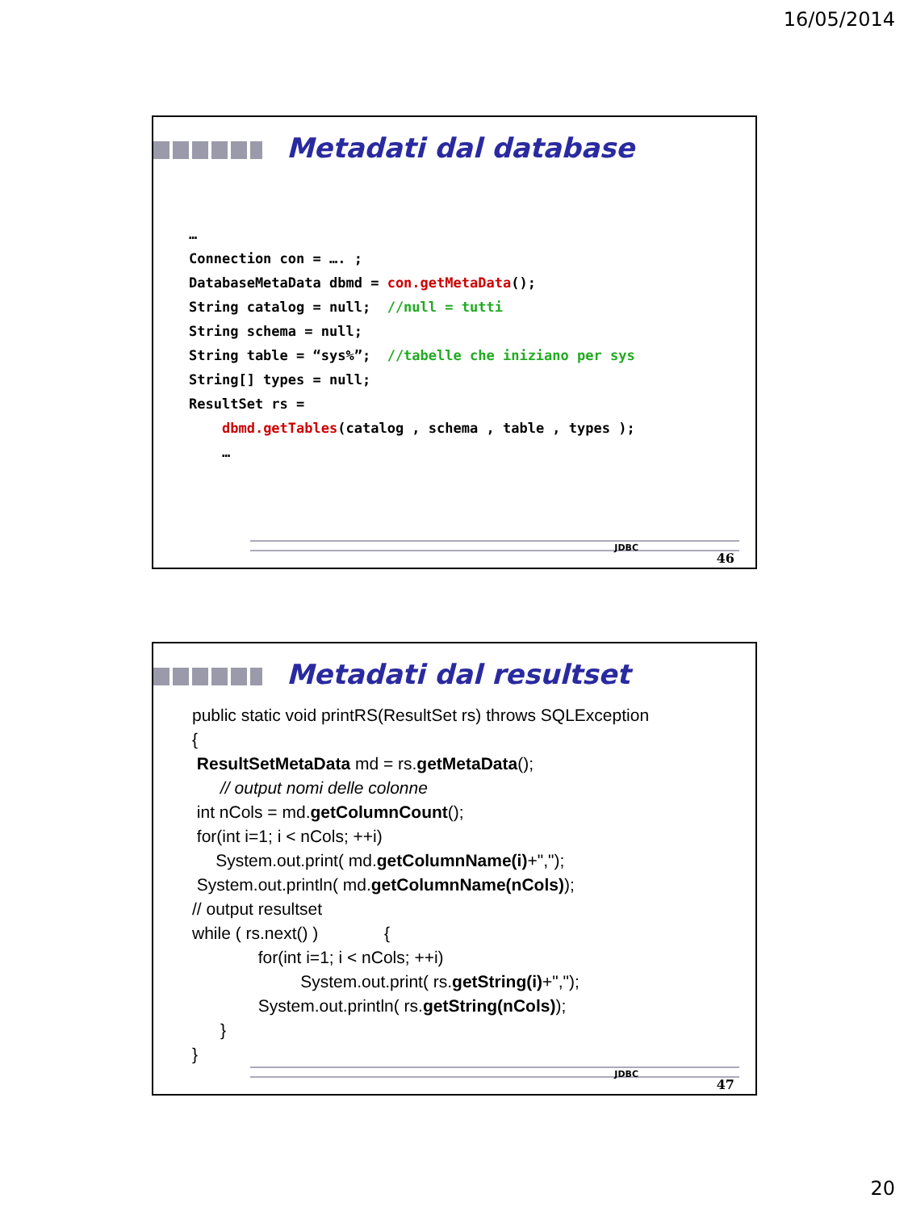16/05/2014
Metadati dal database
… Connection con = …. ; DatabaseMetaData dbmd = con.getMetaData(); String catalog = null; //null = tutti String schema = null; String table = “sys%”; //tabelle che iniziano per sys String[] types = null; ResultSet rs = dbmd.getTables(catalog , schema , table , types ); …
JDBC
46
Metadati dal resultset
public static void printRS(ResultSet rs) throws SQLException { ResultSetMetaData md = rs.getMetaData(); // output nomi delle colonne int nCols = md.getColumnCount(); for(int i=1; i < nCols; ++i) System.out.print( md.getColumnName(i)+","); System.out.println( md.getColumnName(nCols)); // output resultset while ( rs.next() ) { for(int i=1; i < nCols; ++i) System.out.print( rs.getString(i)+","); System.out.println( rs.getString(nCols)); } }
JDBC
47
20